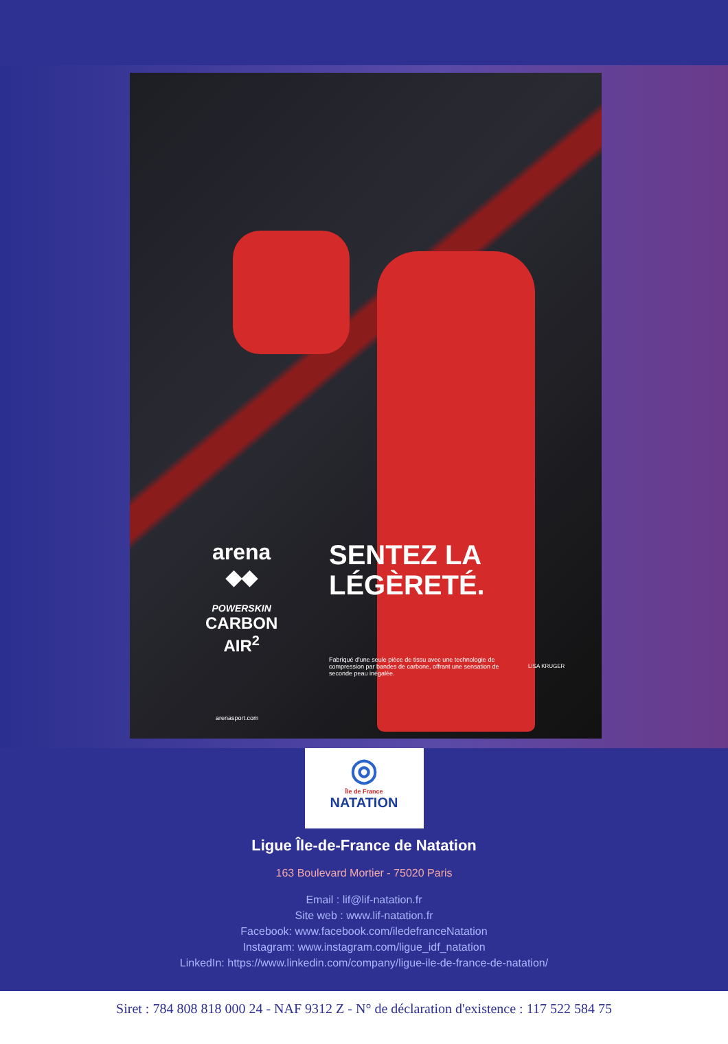arena
◆◆
POWERSKIN
CARBON
AIR<sup>2</sup>
SENTEZ LA
LÉGÈRETÉ.
Fabriqué d'une seule pièce de tissu avec une technologie de compression par bandes de carbone, offrant une sensation de seconde peau inégalée.
LISA KRUGER
arenasport.com
◎
Île de France
NATATION
Ligue Île-de-France de Natation
163 Boulevard Mortier - 75020 Paris
Email : lif@lif-natation.fr
Site web : www.lif-natation.fr
Facebook: www.facebook.com/iledefranceNatation
Instagram: www.instagram.com/ligue_idf_natation
LinkedIn: https://www.linkedin.com/company/ligue-ile-de-france-de-natation/
Siret : 784 808 818 000 24 - NAF 9312 Z - N° de déclaration d'existence : 117 522 584 75